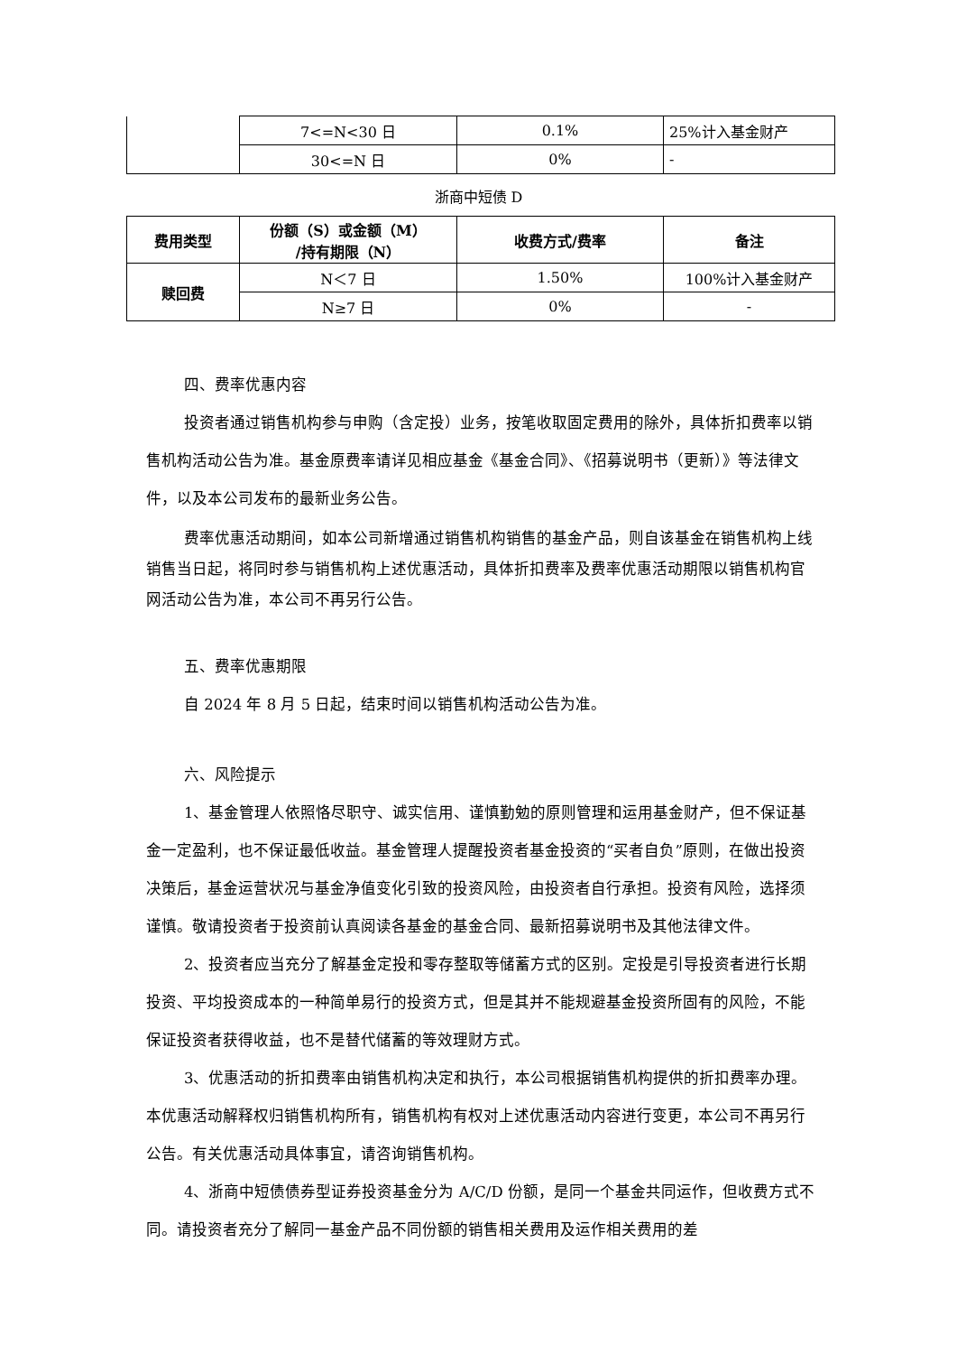| | 7<=N<30 日 | 0.1% | 25%计入基金财产 |
| | 30<=N 日 | 0% | - |
浙商中短债 D
| 费用类型 | 份额（S）或金额（M） /持有期限（N） | 收费方式/费率 | 备注 |
| --- | --- | --- | --- |
| 赎回费 | N＜7 日 | 1.50% | 100%计入基金财产 |
| | N≥7 日 | 0% | - |
四、费率优惠内容
投资者通过销售机构参与申购（含定投）业务，按笔收取固定费用的除外，具体折扣费率以销售机构活动公告为准。基金原费率请详见相应基金《基金合同》、《招募说明书（更新）》等法律文件，以及本公司发布的最新业务公告。
费率优惠活动期间，如本公司新增通过销售机构销售的基金产品，则自该基金在销售机构上线销售当日起，将同时参与销售机构上述优惠活动，具体折扣费率及费率优惠活动期限以销售机构官网活动公告为准，本公司不再另行公告。
五、费率优惠期限
自 2024 年 8 月 5 日起，结束时间以销售机构活动公告为准。
六、风险提示
1、基金管理人依照恪尽职守、诚实信用、谨慎勤勉的原则管理和运用基金财产，但不保证基金一定盈利，也不保证最低收益。基金管理人提醒投资者基金投资的“买者自负”原则，在做出投资决策后，基金运营状况与基金净值变化引致的投资风险，由投资者自行承担。投资有风险，选择须谨慎。敬请投资者于投资前认真阅读各基金的基金合同、最新招募说明书及其他法律文件。
2、投资者应当充分了解基金定投和零存整取等储蓄方式的区别。定投是引导投资者进行长期投资、平均投资成本的一种简单易行的投资方式，但是其并不能规避基金投资所固有的风险，不能保证投资者获得收益，也不是替代储蓄的等效理财方式。
3、优惠活动的折扣费率由销售机构决定和执行，本公司根据销售机构提供的折扣费率办理。本优惠活动解释权归销售机构所有，销售机构有权对上述优惠活动内容进行变更，本公司不再另行公告。有关优惠活动具体事宜，请咨询销售机构。
4、浙商中短债债券型证券投资基金分为 A/C/D 份额，是同一个基金共同运作，但收费方式不同。请投资者充分了解同一基金产品不同份额的销售相关费用及运作相关费用的差